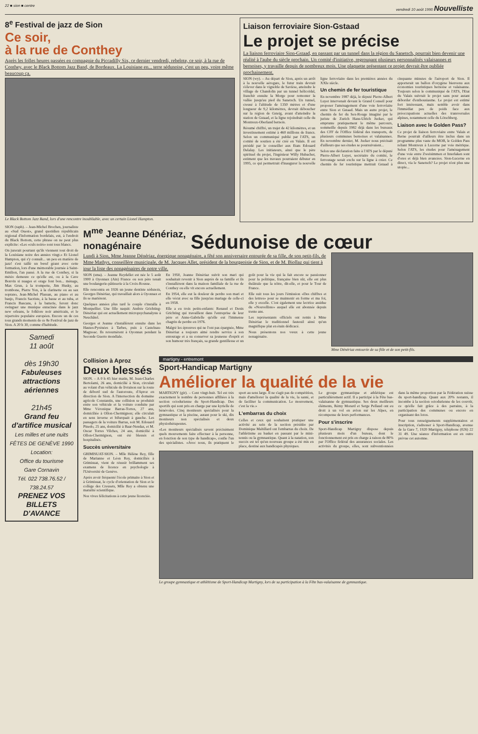22 ■ sion ■ centre vendredi 10 août 1990 Nouvelliste
8<sup>e</sup> Festival de jazz de Sion
Ce soir,
à la rue de Conthey
Après les folles heures passées en compagnie du Piccadilly Six, ce dernier vendredi, rebelote, ce soir, à la rue de Conthey, avec le Black Bottom Jazz Band, de Bordeaux. La Louisiane en... terre sédunoise, c'est un peu, voire même beaucoup ça.
Le Black Bottom Jazz Band, lors d'une rencontre inoubliable, avec un certain Lionel Hampton.
Liaison ferroviaire Sion-Gstaad
Le projet se précise
La liaison ferroviaire Sion-Gstaad, en passant par un tunnel dans la région du Sanetsch, pourrait bien devenir une réalité à l'aube du siècle prochain. Un comité d'initiative, regroupant plusieurs personnalités valaisannes et bernoises, y travaille depuis de nombreux mois. Une plaquette présentant ce projet devrait être publiée prochainement.
SION (wy). – Au départ de Sion, après un arrêt à la nouvelle aérogare, le futur train devrait s'élever dans le vignoble de Savièse, atteindre le village de Chandolin par un tunnel hélicoïdal, franchir ensuite la Morge pour remonter la vallée jusqu'au pied du Sanetsch. Un tunnel, creusé à l'altitude de 1350 mètres et d'une longueur de 9,2 kilomètres, devrait déboucher sur la région de Gsteig, avant d'atteindre la station de Gstaad, et la ligne rejoindrait celle du Montreux-Oberland bernois.
Résumé chiffré, un trajet de 42 kilomètres, et un investissement estimé à 460 millions de francs. Selon un communiqué publié par l'ATS, un comité de soutien a été créé en Valais. Il est présidé par le conseiller aux Etats Edouard Delalay. Les initiateurs, ainsi que le père spirituel du projet, l'ingénieur Willy Hubacher, estiment que les travaux pourraient débuter en 1995, ce qui permettrait d'inaugurer la nouvelle ligne ferroviaire dans les premières années du XXIe siècle.
Un chemin de fer touristique
En novembre 1987 déjà, le député Pierre-Albert Luyet intervenait devant le Grand Conseil pour proposer l'aménagement d'une voie ferroviaire entre Sion et Gstaad. Mais un autre projet, le chemin de fer du Sex-Rouge imaginé par le juriste de Zurich Hans-Ulrich Jucker, qui emprunte pratiquement le même parcours, sommeille depuis 1982 déjà dans les bureaux des CFF de l'Office fédéral des transports, de plusieurs communes bernoises et valaisannes. En novembre dernier, M. Jucker nous précisait d'ailleurs que ses études se poursuivaient...
Selon une déclaration faite à l'ATS par le député Pierre-Albert Luyet, secrétaire du comité, le ferroutage serait exclu sur la ligne à créer. Ce chemin de fer touristique mettrait Gstaad à cinquante minutes de l'aéroport de Sion. Il apporterait un ballon d'oxygène bienvenu aux économies touristiques bernoise et valaisanne. Toujours selon le communiqué de l'ATS, l'Etat du Valais suivrait le projet sans pour autant déborder d'enthousiasme. Le projet est estimé fort intéressant, mais semble avoir dans l'immédiat peu de poids face aux préoccupations actuelles des transversales alpines, notamment celle du Lötschberg.
Liaison avec le Golden Pass?
Ce projet de liaison ferroviaire entre Valais et Berne pourrait d'ailleurs être inclus dans un programme plus vaste du MOB, le Golden Pass reliant Montreux à Lucerne par voie métrique. Selon l'ATS, les études pour l'aménagement d'une voie entre Zweisimmen et Interlaken sont d'ores et déjà bien avancées. Sion-Lucerne en direct, via le Sanetsch? Le projet n'est plus une utopie...
SION (raph). – Jean-Michel Brochen, journaliste au «Sud Ouest», grand quotidien républicain régional d'information bordelais, eut, à l'endroit du Black Bottom, cette phrase on ne peut plus explicite: «Les «culs noirs» sont tous blancs.
On jurerait pourtant qu'ils viennent tout droit de la Louisiane noire des années vingt.» Et Lionel Hampton, qui s'y connaît... un peu en matière de jazz! s'est taillé un bœuf géant avec cette formation, lors d'une mémorable journée à Saint-Emilion, l'an passé. A la rue de Conthey, si la météo demeure ce qu'elle est, ou à la Cave Bonvin si nuages et orage font bon... ménage, Max Grun, à la trompette, Jim Husky, au trombone, Pierre Yon, à la clarinette ou au sax soprano, Jean-Michel Plassan, au piano et au banjo, Francis Sacriste, à la basse et au tuba, et Francis Bascans, à la batterie, feront donc swinguer une musique enracinée dans le jazz new orleans, le folklore noir américain, et le répertoire populaire européen. Encore un de ces tous grands moments de ce 8e Festival de jazz de Sion. A 20 h 30, comme d'habitude.
Samedi
11 août
dès 19h30
Fabuleuses attractions aériennes
21h45
Grand feu d'artifice musical
Les milles et une nuits
FÊTES DE GENÈVE 1990
Location:
Office du tourisme
Gare Cornavin
Tél. 022 738.76.52 / 738.24.57
PRENEZ VOS BILLETS D'AVANCE
M<sup>me</sup> Jeanne Dénériaz,
nonagénaire
Sédunoise de cœur
Lundi à Sion, Mme Jeanne Dénériaz, énergique nonagénaire, a fêté son anniversaire entourée de sa fille, de son petit-fils, de Mme Mathys, conseillère municipale, de M. Jacques Allet, président de la bourgeoisie de Sion, et de M. Biollaz qui tient à jour la liste des nonagénaires de notre ville.
SION (sma). – Jeanne Reydellet est née le 5 août 1900 à Oyonnax (Ain) France ou son père tenait une boulangerie-pâtisserie à la Croix-Rousse.
Elle rencontra en 1926 un jeune dentiste sédunois, Georges Dénériaz, qui travaillait alors à Oyonnax et ils se marièrent.
Quelques années plus tard le couple s'installa à Montpellier. Une fille naquit: Andrée Grichting-Dénériaz qui est actuellement micropsychanalyste à Neuchâtel.
Georges et Jeanne s'installèrent ensuite dans les Hautes-Pyrénées à Tarbes, puis à Castelnau-Magnoac. Ils retournèrent à Oyonnax pendant la Seconde Guerre mondiale.
En 1950, Jeanne Dénériaz suivit son mari qui souhaitait revenir à Sion auprès de sa famille et ils s'installèrent dans la maison familiale de la rue de Conthey ou elle vit encore actuellement.
En 1954, elle eut la douleur de perdre son mari et elle vécut avec sa fille jusqu'au mariage de celle-ci en 1958.
Elle a eu trois petits-enfants: Renaud et Denis Grichting qui travaillent dans l'entreprise de leur père et Anne-Gabrielle qu'elle eut l'immense chagrin de perdre en 1976.
Malgré les épreuves qui ne l'ont pas épargnée, Mme Dénériaz a toujours aimé rendre service à son entourage et a su conserver sa jeunesse d'esprit et son humour très français, sa grande gentillesse et un goût pour la vie qui la fait encore se passionner pour la politique, française bien sûr, elle est plus théâtrale que la nôtre, dit-elle, et pour le Tour de France.
Elle suit tous les jours l'émission «Des chiffres et des lettres» pour se maintenir en forme et ma foi, elle y excelle. C'est également une lectrice assidue du «Nouvelliste» auquel elle est abonnée depuis trente ans.
Les représentants officiels ont remis à Mme Dénériaz le traditionnel fauteuil ainsi qu'un magnifique plat en étain dédicacé.
Nous présentons nos vœux à cette jeune nonagénaire.
Mme Dénériaz entourée de sa fille et de son petit-fils.
Collision à Aproz
Deux blessés
SION. – A 0 h 45 hier matin, M. Jean-Charles Bertolami, 26 ans, domicilié à Sion, circulait au volant d'un véhicule de livraison sur la route de débord sud de l'autoroute, d'Aproz en direction de Sion. A l'intersection du domaine agricole Constantin, une collision se produisit entre son véhicule et la voiture conduite par Mme Véronique Barras-Torres, 27 ans, domiciliée à Ollon-Chermignon; elle circulait en sens inverse et bifurquait à gauche. Les passagers de la voiture Barras, soit M. Edouard Pinedo, 25 ans, domicilié à Baar-Nendaz, et M. Oscar Torres Vilches, 24 ans, domicilié à Ollon-Chermignon, ont été blessés et hospitalisés.
Succès universitaire
GRIMISUAT-SION. – Mlle Hélène Rey, fille de Marianne et Léon Rey, domiciliés à Grimisuat, vient de réussir brillamment ses examens de licence en psychologie à l'Université de Genève.
Après avoir fréquenté l'école primaire à Sion et à Grimisuat, le cycle d'orientation de Sion et le collège des Creusets, Mlle Rey a obtenu une maturité scientifique.
Nos vives félicitations à cette jeune licenciée.
martigny - entremont
Sport-Handicap Martigny
Améliorer la qualité de la vie
MARTIGNY (gir). – Cent vingt-huit. Tel est très exactement le nombre de personnes affiliées à la section octodurienne du Sport-Handicap. Des sportifs qui sont pris en charge par une kyrielle de bénévoles. Cinq moniteurs spécialisés pour la gymnastique et la piscine, autant pour le ski, dix moniteurs non spécialisés et deux physiothérapeutes.
«Les moniteurs spécialisés savent précisément quels mouvements faire effectuer à la personne, en fonction de son type de handicap», confie l'un des spécialistes. «Avec nous, ils pratiquent le sport au sens large. Il ne s'agit pas de compétition, mais d'améliorer la qualité de la vie, la santé, et de faciliter la communication. Le mouvement, c'est la vie.»
L'embarras du choix
Celles et ceux qui souhaitent pratiquer une activité au sein de la section présidée par Dominique Mabillard ont l'embarras du choix. De l'athlétisme au basket en passant par le mini-tennis ou la gymnastique. Quant à la natation, son succès est tel qu'un nouveau groupe a été mis en place, destiné aux handicapés physiques.
Le groupe gymnastique et athlétique est particulièrement actif. Il a participé à la Fête bas-valaisanne de gymnastique. Ses deux meilleurs éléments, Rémy Morard et Serge Pellaud ont eu droit à un vol en avion sur les Alpes, en récompense de leurs performances.
Pour s'inscrire
Sport-Handicap Martigny dispose depuis plusieurs mois d'un bureau, dont le fonctionnement est pris en charge à raison de 80% par l'Office fédéral des assurances sociales. Les activités du groupe, elles, sont subventionnées dans la même proportion par la Fédération suisse du sport-handicap. Quant aux 20% restants, il incombe à la section octodurienne de les couvrir, ce qu'elle fait grâce à des parrains, à la participation des communes ou encore en organisant des lotos.
Pour tous renseignements supplémentaires et inscription, s'adresser à Sport-Handicap, avenue de la Gare 7, 1920 Martigny, téléphone (026) 22 31 49. Une séance d'information est en outre prévue cet automne.
Le groupe gymnastique et athlétisme de Sport-Handicap Martigny, lors de sa participation à la Fête bas-valaisanne de gymnastique.